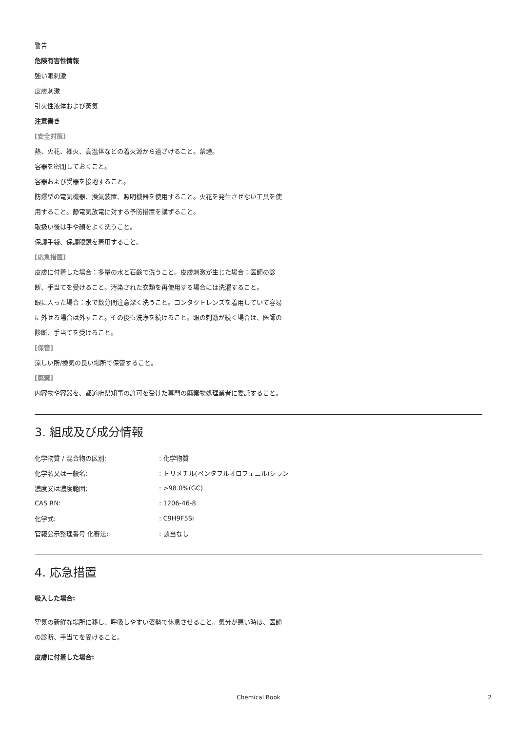警告
危険有害性情報
強い眼刺激
皮膚刺激
引火性液体および蒸気
注意書き
[安全対策]
熱、火花、裸火、高温体などの着火源から遠ざけること。禁煙。
容器を密閉しておくこと。
容器および受器を接地すること。
防爆型の電気機器、換気装置、照明機器を使用すること。火花を発生させない工具を使用すること。静電気放電に対する予防措置を講ずること。
取扱い後は手や顔をよく洗うこと。
保護手袋、保護眼鏡を着用すること。
[応急措置]
皮膚に付着した場合：多量の水と石鹸で洗うこと。皮膚刺激が生じた場合：医師の診断、手当てを受けること。汚染された衣類を再使用する場合には洗濯すること。
眼に入った場合：水で数分間注意深く洗うこと。コンタクトレンズを着用していて容易に外せる場合は外すこと。その後も洗浄を続けること。眼の刺激が続く場合は、医師の診断、手当てを受けること。
[保管]
涼しい所/換気の良い場所で保管すること。
[廃棄]
内容物や容器を、都道府県知事の許可を受けた専門の廃棄物処理業者に委託すること。
3. 組成及び成分情報
| 化学物質 / 混合物の区別: | : 化学物質 |
| 化学名又は一般名: | : トリメチル(ペンタフルオロフェニル)シラン |
| 濃度又は濃度範囲: | : >98.0%(GC) |
| CAS RN: | : 1206-46-8 |
| 化学式: | : C9H9F5Si |
| 官報公示整理番号 化審法: | : 該当なし |
4. 応急措置
吸入した場合:
空気の新鮮な場所に移し、呼吸しやすい姿勢で休息させること。気分が悪い時は、医師の診断、手当てを受けること。
皮膚に付着した場合:
Chemical Book
2